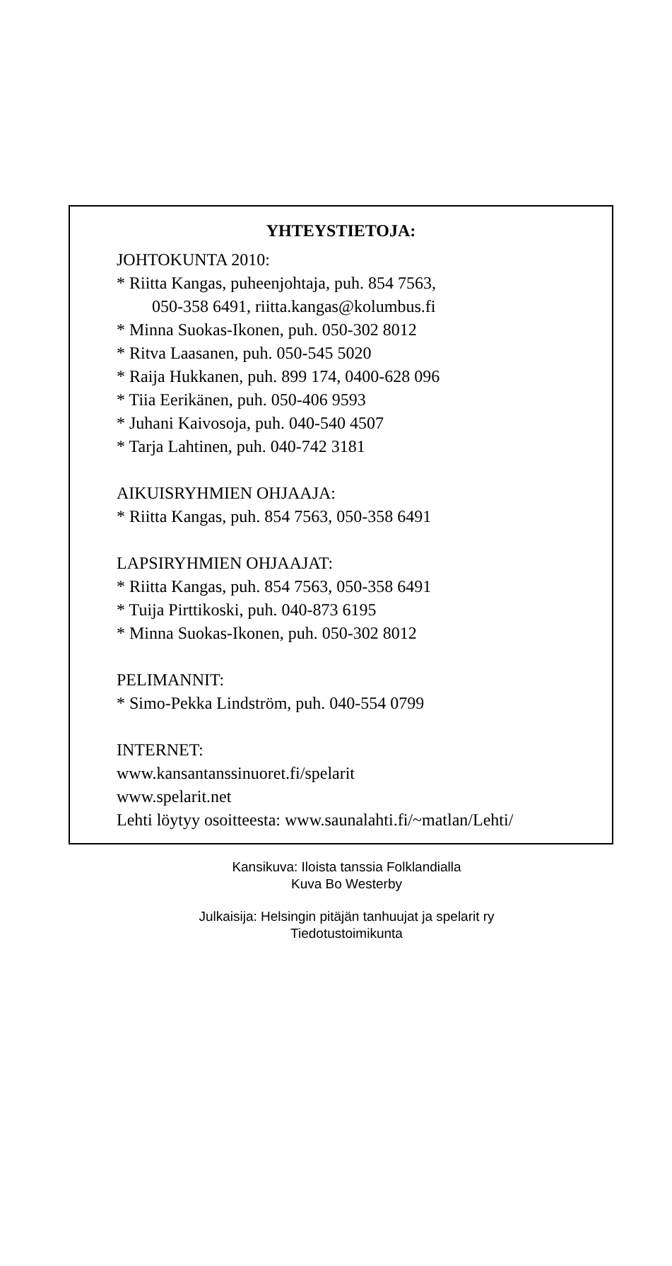YHTEYSTIETOJA:
JOHTOKUNTA 2010:
* Riitta Kangas, puheenjohtaja, puh. 854 7563,
050-358 6491, riitta.kangas@kolumbus.fi
* Minna Suokas-Ikonen, puh. 050-302 8012
* Ritva Laasanen, puh. 050-545 5020
* Raija Hukkanen, puh. 899 174, 0400-628 096
* Tiia Eerikänen, puh. 050-406 9593
* Juhani Kaivosoja, puh. 040-540 4507
* Tarja Lahtinen, puh. 040-742 3181
AIKUISRYHMIEN OHJAAJA:
* Riitta Kangas, puh. 854 7563, 050-358 6491
LAPSIRYHMIEN OHJAAJAT:
* Riitta Kangas, puh. 854 7563, 050-358 6491
* Tuija Pirttikoski, puh. 040-873 6195
* Minna Suokas-Ikonen, puh. 050-302 8012
PELIMANNIT:
* Simo-Pekka Lindström, puh. 040-554 0799
INTERNET:
www.kansantanssinuoret.fi/spelarit
www.spelarit.net
Lehti löytyy osoitteesta: www.saunalahti.fi/~matlan/Lehti/
Kansikuva: Iloista tanssia Folklandialla
Kuva Bo Westerby
Julkaisija: Helsingin pitäjän tanhuujat ja spelarit ry
Tiedotustoimikunta